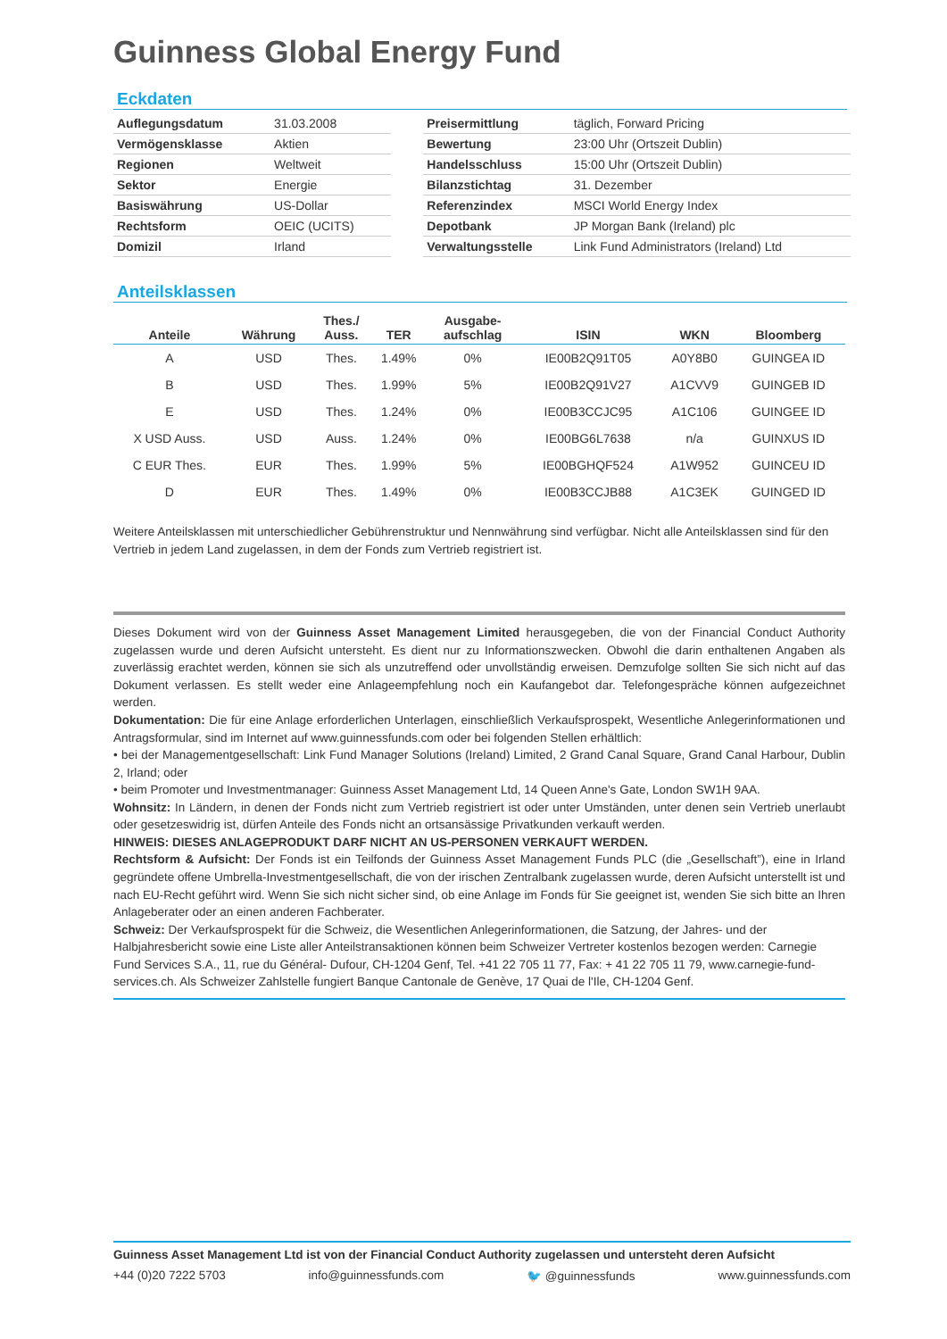Guinness Global Energy Fund
Eckdaten
| Auflegungsdatum | 31.03.2008 |
| Vermögensklasse | Aktien |
| Regionen | Weltweit |
| Sektor | Energie |
| Basiswährung | US-Dollar |
| Rechtsform | OEIC (UCITS) |
| Domizil | Irland |
| Preisermittlung | täglich, Forward Pricing |
| Bewertung | 23:00 Uhr (Ortszeit Dublin) |
| Handelsschluss | 15:00 Uhr (Ortszeit Dublin) |
| Bilanzstichtag | 31. Dezember |
| Referenzindex | MSCI World Energy Index |
| Depotbank | JP Morgan Bank (Ireland) plc |
| Verwaltungsstelle | Link Fund Administrators (Ireland) Ltd |
Anteilsklassen
| Anteile | Währung | Thes./ Auss. | TER | Ausgabe- aufschlag | ISIN | WKN | Bloomberg |
| --- | --- | --- | --- | --- | --- | --- | --- |
| A | USD | Thes. | 1.49% | 0% | IE00B2Q91T05 | A0Y8B0 | GUINGEA ID |
| B | USD | Thes. | 1.99% | 5% | IE00B2Q91V27 | A1CVV9 | GUINGEB ID |
| E | USD | Thes. | 1.24% | 0% | IE00B3CCJC95 | A1C106 | GUINGEE ID |
| X USD Auss. | USD | Auss. | 1.24% | 0% | IE00BG6L7638 | n/a | GUINXUS ID |
| C EUR Thes. | EUR | Thes. | 1.99% | 5% | IE00BGHQF524 | A1W952 | GUINCEU ID |
| D | EUR | Thes. | 1.49% | 0% | IE00B3CCJB88 | A1C3EK | GUINGED ID |
Weitere Anteilsklassen mit unterschiedlicher Gebührenstruktur und Nennwährung sind verfügbar. Nicht alle Anteilsklassen sind für den Vertrieb in jedem Land zugelassen, in dem der Fonds zum Vertrieb registriert ist.
Dieses Dokument wird von der Guinness Asset Management Limited herausgegeben, die von der Financial Conduct Authority zugelassen wurde und deren Aufsicht untersteht. Es dient nur zu Informationszwecken. Obwohl die darin enthaltenen Angaben als zuverlässig erachtet werden, können sie sich als unzutreffend oder unvollständig erweisen. Demzufolge sollten Sie sich nicht auf das Dokument verlassen. Es stellt weder eine Anlageempfehlung noch ein Kaufangebot dar. Telefongespräche können aufgezeichnet werden.
Dokumentation: Die für eine Anlage erforderlichen Unterlagen, einschließlich Verkaufsprospekt, Wesentliche Anlegerinformationen und Antragsformular, sind im Internet auf www.guinnessfunds.com oder bei folgenden Stellen erhältlich:
• bei der Managementgesellschaft: Link Fund Manager Solutions (Ireland) Limited, 2 Grand Canal Square, Grand Canal Harbour, Dublin 2, Irland; oder
• beim Promoter und Investmentmanager: Guinness Asset Management Ltd, 14 Queen Anne's Gate, London SW1H 9AA.
Wohnsitz: In Ländern, in denen der Fonds nicht zum Vertrieb registriert ist oder unter Umständen, unter denen sein Vertrieb unerlaubt oder gesetzeswidrig ist, dürfen Anteile des Fonds nicht an ortsansässige Privatkunden verkauft werden.
HINWEIS: DIESES ANLAGEPRODUKT DARF NICHT AN US-PERSONEN VERKAUFT WERDEN.
Rechtsform & Aufsicht: Der Fonds ist ein Teilfonds der Guinness Asset Management Funds PLC (die „Gesellschaft”), eine in Irland gegründete offene Umbrella-Investmentgesellschaft, die von der irischen Zentralbank zugelassen wurde, deren Aufsicht unterstellt ist und nach EU-Recht geführt wird. Wenn Sie sich nicht sicher sind, ob eine Anlage im Fonds für Sie geeignet ist, wenden Sie sich bitte an Ihren Anlageberater oder an einen anderen Fachberater.
Schweiz: Der Verkaufsprospekt für die Schweiz, die Wesentlichen Anlegerinformationen, die Satzung, der Jahres- und der Halbjahresbericht sowie eine Liste aller Anteilstransaktionen können beim Schweizer Vertreter kostenlos bezogen werden: Carnegie Fund Services S.A., 11, rue du Général- Dufour, CH-1204 Genf, Tel. +41 22 705 11 77, Fax: + 41 22 705 11 79, www.carnegie-fund-services.ch. Als Schweizer Zahlstelle fungiert Banque Cantonale de Genève, 17 Quai de l'Ile, CH-1204 Genf.
Guinness Asset Management Ltd ist von der Financial Conduct Authority zugelassen und untersteht deren Aufsicht
+44 (0)20 7222 5703 info@guinnessfunds.com 🐦 @guinnessfunds www.guinnessfunds.com